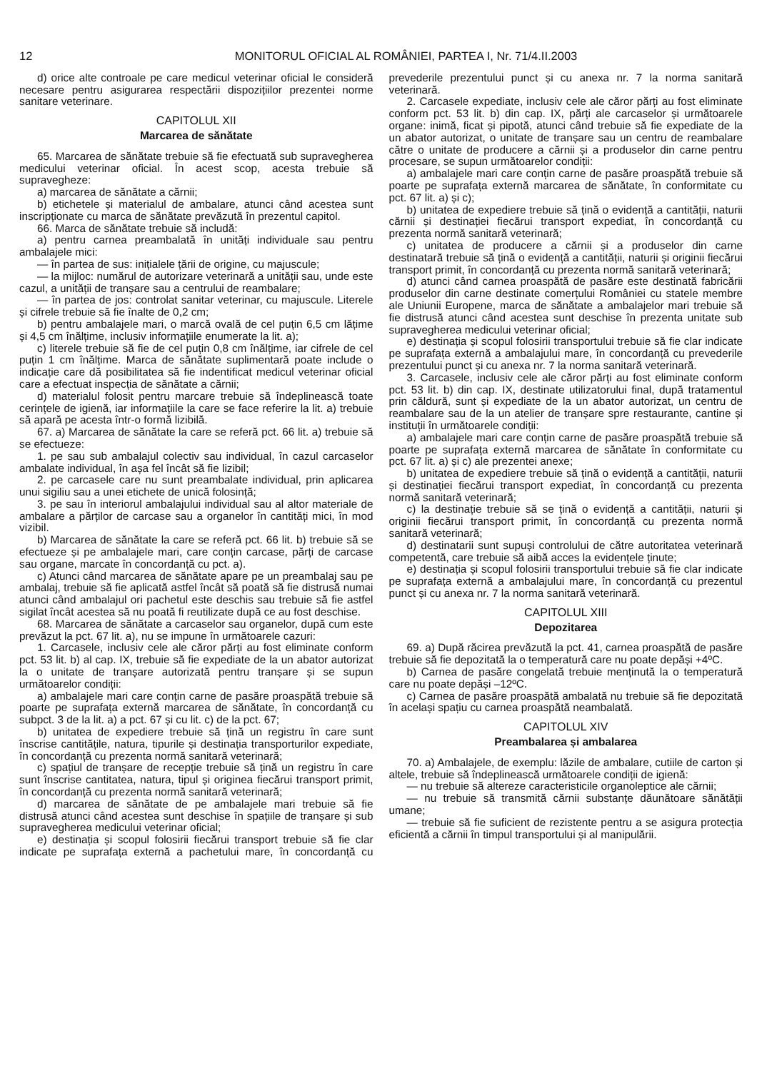12 MONITORUL OFICIAL AL ROMÂNIEI, PARTEA I, Nr. 71/4.II.2003
d) orice alte controale pe care medicul veterinar oficial le consideră necesare pentru asigurarea respectării dispozițiilor prezentei norme sanitare veterinare.
CAPITOLUL XII
Marcarea de sănătate
65. Marcarea de sănătate trebuie să fie efectuată sub supravegherea medicului veterinar oficial. În acest scop, acesta trebuie să supravegheze:
a) marcarea de sănătate a cărnii;
b) etichetele și materialul de ambalare, atunci când acestea sunt inscripționate cu marca de sănătate prevăzută în prezentul capitol.
66. Marca de sănătate trebuie să includă:
a) pentru carnea preambalată în unități individuale sau pentru ambalajele mici:
— în partea de sus: inițialele țării de origine, cu majuscule;
— la mijloc: numărul de autorizare veterinară a unității sau, unde este cazul, a unității de tranșare sau a centrului de reambalare;
— în partea de jos: controlat sanitar veterinar, cu majuscule. Literele și cifrele trebuie să fie înalte de 0,2 cm;
b) pentru ambalajele mari, o marcă ovală de cel puțin 6,5 cm lățime și 4,5 cm înălțime, inclusiv informațiile enumerate la lit. a);
c) literele trebuie să fie de cel puțin 0,8 cm înălțime, iar cifrele de cel puțin 1 cm înălțime. Marca de sănătate suplimentară poate include o indicație care dă posibilitatea să fie indentificat medicul veterinar oficial care a efectuat inspecția de sănătate a cărnii;
d) materialul folosit pentru marcare trebuie să îndeplinească toate cerințele de igienă, iar informațiile la care se face referire la lit. a) trebuie să apară pe acesta într-o formă lizibilă.
67. a) Marcarea de sănătate la care se referă pct. 66 lit. a) trebuie să se efectueze:
1. pe sau sub ambalajul colectiv sau individual, în cazul carcaselor ambalate individual, în așa fel încât să fie lizibil;
2. pe carcasele care nu sunt preambalate individual, prin aplicarea unui sigiliu sau a unei etichete de unică folosință;
3. pe sau în interiorul ambalajului individual sau al altor materiale de ambalare a părților de carcase sau a organelor în cantități mici, în mod vizibil.
b) Marcarea de sănătate la care se referă pct. 66 lit. b) trebuie să se efectueze și pe ambalajele mari, care conțin carcase, părți de carcase sau organe, marcate în concordanță cu pct. a).
c) Atunci când marcarea de sănătate apare pe un preambalaj sau pe ambalaj, trebuie să fie aplicată astfel încât să poată să fie distrusă numai atunci când ambalajul ori pachetul este deschis sau trebuie să fie astfel sigilat încât acestea să nu poată fi reutilizate după ce au fost deschise.
68. Marcarea de sănătate a carcaselor sau organelor, după cum este prevăzut la pct. 67 lit. a), nu se impune în următoarele cazuri:
1. Carcasele, inclusiv cele ale căror părți au fost eliminate conform pct. 53 lit. b) al cap. IX, trebuie să fie expediate de la un abator autorizat la o unitate de tranșare autorizată pentru tranșare și se supun următoarelor condiții:
a) ambalajele mari care conțin carne de pasăre proaspătă trebuie să poarte pe suprafața externă marcarea de sănătate, în concordanță cu subpct. 3 de la lit. a) a pct. 67 și cu lit. c) de la pct. 67;
b) unitatea de expediere trebuie să țină un registru în care sunt înscrise cantitățile, natura, tipurile și destinația transporturilor expediate, în concordanță cu prezenta normă sanitară veterinară;
c) spațiul de tranșare de recepție trebuie să țină un registru în care sunt înscrise cantitatea, natura, tipul și originea fiecărui transport primit, în concordanță cu prezenta normă sanitară veterinară;
d) marcarea de sănătate de pe ambalajele mari trebuie să fie distrusă atunci când acestea sunt deschise în spațiile de tranșare și sub supravegherea medicului veterinar oficial;
e) destinația și scopul folosirii fiecărui transport trebuie să fie clar indicate pe suprafața externă a pachetului mare, în concordanță cu prevederile prezentului punct și cu anexa nr. 7 la norma sanitară veterinară.
2. Carcasele expediate, inclusiv cele ale căror părți au fost eliminate conform pct. 53 lit. b) din cap. IX, părți ale carcaselor și următoarele organe: inimă, ficat și pipotă, atunci când trebuie să fie expediate de la un abator autorizat, o unitate de tranșare sau un centru de reambalare către o unitate de producere a cărnii și a produselor din carne pentru procesare, se supun următoarelor condiții:
a) ambalajele mari care conțin carne de pasăre proaspătă trebuie să poarte pe suprafața externă marcarea de sănătate, în conformitate cu pct. 67 lit. a) și c);
b) unitatea de expediere trebuie să țină o evidență a cantității, naturii cărnii și destinației fiecărui transport expediat, în concordanță cu prezenta normă sanitară veterinară;
c) unitatea de producere a cărnii și a produselor din carne destinatară trebuie să țină o evidență a cantității, naturii și originii fiecărui transport primit, în concordanță cu prezenta normă sanitară veterinară;
d) atunci când carnea proaspătă de pasăre este destinată fabricării produselor din carne destinate comerțului României cu statele membre ale Uniunii Europene, marca de sănătate a ambalajelor mari trebuie să fie distrusă atunci când acestea sunt deschise în prezenta unitate sub supravegherea medicului veterinar oficial;
e) destinația și scopul folosirii transportului trebuie să fie clar indicate pe suprafața externă a ambalajului mare, în concordanță cu prevederile prezentului punct și cu anexa nr. 7 la norma sanitară veterinară.
3. Carcasele, inclusiv cele ale căror părți au fost eliminate conform pct. 53 lit. b) din cap. IX, destinate utilizatorului final, după tratamentul prin căldură, sunt și expediate de la un abator autorizat, un centru de reambalare sau de la un atelier de tranșare spre restaurante, cantine și instituții în următoarele condiții:
a) ambalajele mari care conțin carne de pasăre proaspătă trebuie să poarte pe suprafața externă marcarea de sănătate în conformitate cu pct. 67 lit. a) și c) ale prezentei anexe;
b) unitatea de expediere trebuie să țină o evidență a cantității, naturii și destinației fiecărui transport expediat, în concordanță cu prezenta normă sanitară veterinară;
c) la destinație trebuie să se țină o evidență a cantității, naturii și originii fiecărui transport primit, în concordanță cu prezenta normă sanitară veterinară;
d) destinatarii sunt supuși controlului de către autoritatea veterinară competentă, care trebuie să aibă acces la evidențele ținute;
e) destinația și scopul folosirii transportului trebuie să fie clar indicate pe suprafața externă a ambalajului mare, în concordanță cu prezentul punct și cu anexa nr. 7 la norma sanitară veterinară.
CAPITOLUL XIII
Depozitarea
69. a) După răcirea prevăzută la pct. 41, carnea proaspătă de pasăre trebuie să fie depozitată la o temperatură care nu poate depăși +4ºC.
b) Carnea de pasăre congelată trebuie menținută la o temperatură care nu poate depăși –12ºC.
c) Carnea de pasăre proaspătă ambalată nu trebuie să fie depozitată în același spațiu cu carnea proaspătă neambalată.
CAPITOLUL XIV
Preambalarea și ambalarea
70. a) Ambalajele, de exemplu: lăzile de ambalare, cutiile de carton și altele, trebuie să îndeplinească următoarele condiții de igienă:
— nu trebuie să altereze caracteristicile organoleptice ale cărnii;
— nu trebuie să transmită cărnii substanțe dăunătoare sănătății umane;
— trebuie să fie suficient de rezistente pentru a se asigura protecția eficientă a cărnii în timpul transportului și al manipulării.